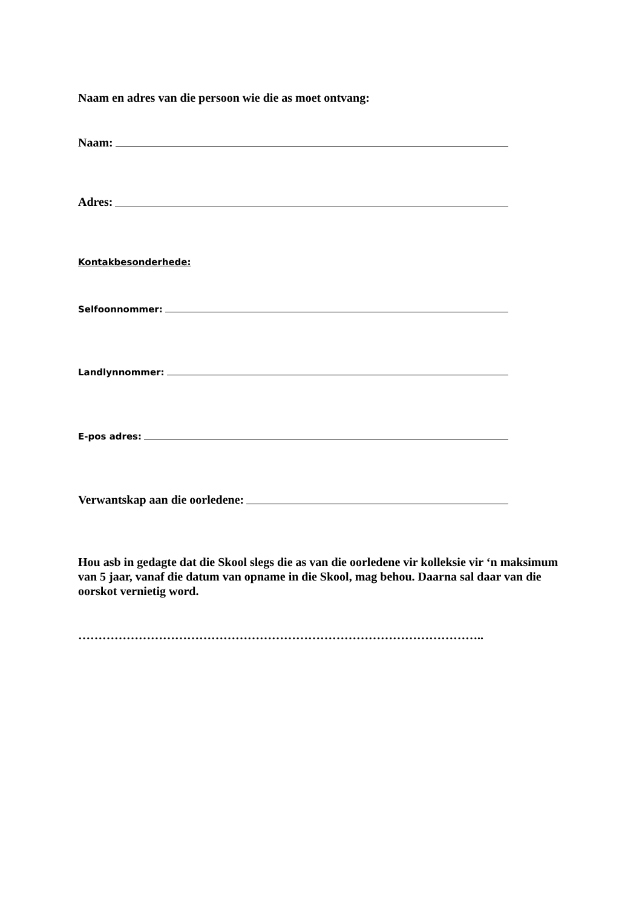Naam en adres van die persoon wie die as moet ontvang:
Naam:
Adres:
Kontakbesonderhede:
Selfoonnommer:
Landlynnommer:
E-pos adres:
Verwantskap aan die oorledene:
Hou asb in gedagte dat die Skool slegs die as van die oorledene vir kolleksie vir ‘n maksimum van 5 jaar, vanaf die datum van opname in die Skool, mag behou. Daarna sal daar van die oorskot vernietig word.
………………………………………………………………………………………..